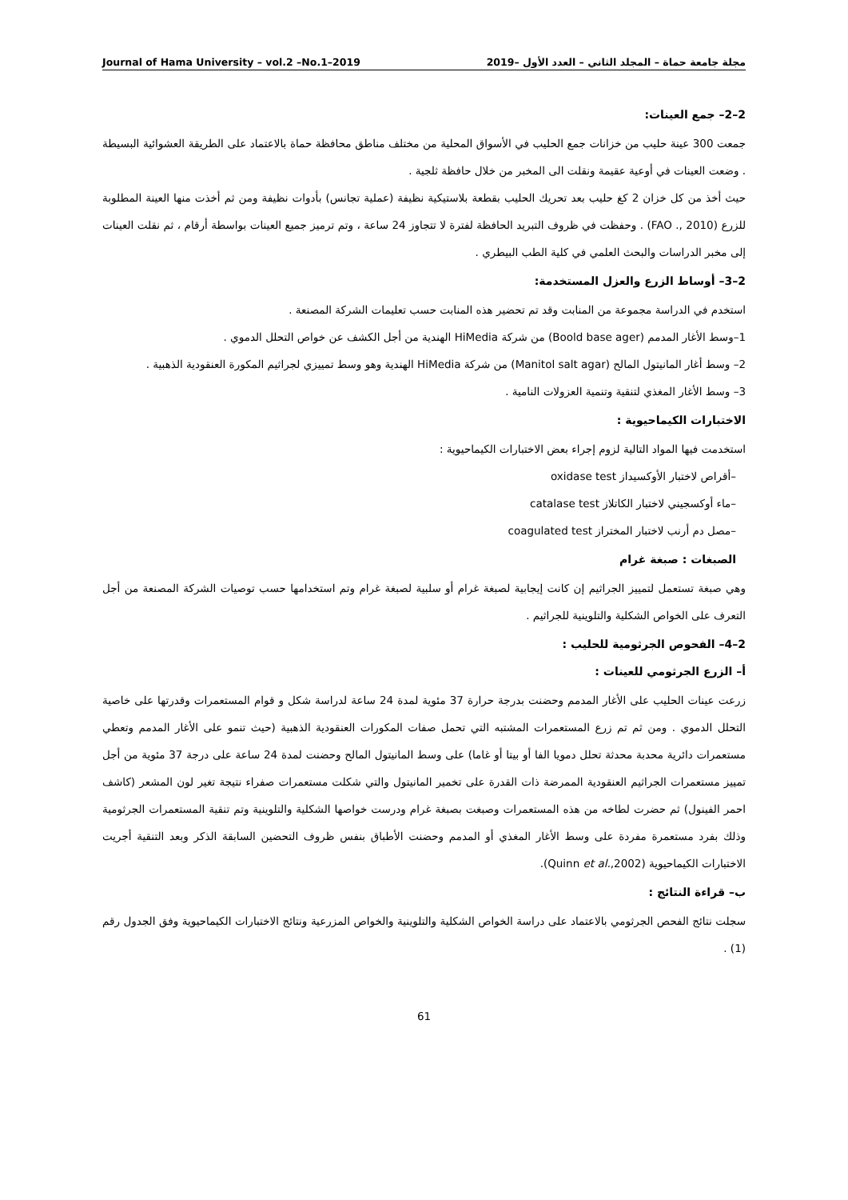مجلة جامعة حماة – المجلد الثاني – العدد الأول –2019 Journal of Hama University – vol.2 –No.1–2019
2–2– جمع العينات:
جمعت 300 عينة حليب من خزانات جمع الحليب في الأسواق المحلية من مختلف مناطق محافظة حماة بالاعتماد على الطريقة العشوائية البسيطة . وضعت العينات في أوعية عقيمة ونقلت الى المخبر من خلال حافظة ثلجية .
حيث أخذ من كل خزان 2 كغ حليب بعد تحريك الحليب بقطعة بلاستيكية نظيفة (عملية تجانس) بأدوات نظيفة ومن ثم أخذت منها العينة المطلوبة للزرع (FAO ., 2010) . وحفظت في ظروف التبريد الحافظة لفترة لا تتجاوز 24 ساعة ، وتم ترميز جميع العينات بواسطة أرقام ، ثم نقلت العينات إلى مخبر الدراسات والبحث العلمي في كلية الطب البيطري .
2–3– أوساط الزرع والعزل المستخدمة:
استخدم في الدراسة مجموعة من المنابت وقد تم تحضير هذه المنابت حسب تعليمات الشركة المصنعة .
1–وسط الأغار المدمم (Boold base ager) من شركة HiMedia الهندية من أجل الكشف عن خواص التحلل الدموي .
2– وسط أغار المانيتول المالح (Manitol salt agar) من شركة HiMedia الهندية وهو وسط تمييزي لجراثيم المكورة العنقودية الذهبية .
3– وسط الأغار المغذي لتنقية وتنمية العزولات النامية .
الاختبارات الكيماحيوية :
استخدمت فيها المواد التالية لزوم إجراء بعض الاختبارات الكيماحيوية :
–أقراص لاختبار الأوكسيداز oxidase test
–ماء أوكسجيني لاختبار الكاتلاز catalase test
–مصل دم أرنب لاختبار المختراز coagulated test
الصبغات : صبغة غرام
وهي صبغة تستعمل لتمييز الجراثيم إن كانت إيجابية لصبغة غرام أو سلبية لصبغة غرام وتم استخدامها حسب توصيات الشركة المصنعة من أجل التعرف على الخواص الشكلية والتلوينية للجراثيم .
2–4– الفحوص الجرثومية للحليب :
أ– الزرع الجرثومي للعينات :
زرعت عينات الحليب على الأغار المدمم وحضنت بدرجة حرارة 37 مئوية لمدة 24 ساعة لدراسة شكل و قوام المستعمرات وقدرتها على خاصية التحلل الدموي . ومن ثم تم زرع المستعمرات المشتبه التي تحمل صفات المكورات العنقودية الذهبية (حيث تنمو على الأغار المدمم وتعطي مستعمرات دائرية محدبة محدثة تحلل دمويا الفا أو بيتا أو غاما) على وسط المانيتول المالح وحضنت لمدة 24 ساعة على درجة 37 مئوية من أجل تمييز مستعمرات الجراثيم العنقودية الممرضة ذات القدرة على تخمير المانيتول والتي شكلت مستعمرات صفراء نتيجة تغير لون المشعر (كاشف احمر الفينول) ثم حضرت لطاخه من هذه المستعمرات وصبغت بصبغة غرام ودرست خواصها الشكلية والتلوينية وتم تنقية المستعمرات الجرثومية وذلك بفرد مستعمرة مفردة على وسط الأغار المغذي أو المدمم وحضنت الأطباق بنفس ظروف التحضين السابقة الذكر وبعد التنقية أجريت الاختبارات الكيماحيوية (Quinn et al.,2002).
ب– قراءة النتائج :
سجلت نتائج الفحص الجرثومي بالاعتماد على دراسة الخواص الشكلية والتلوينية والخواص المزرعية ونتائج الاختبارات الكيماحيوية وفق الجدول رقم (1) .
61